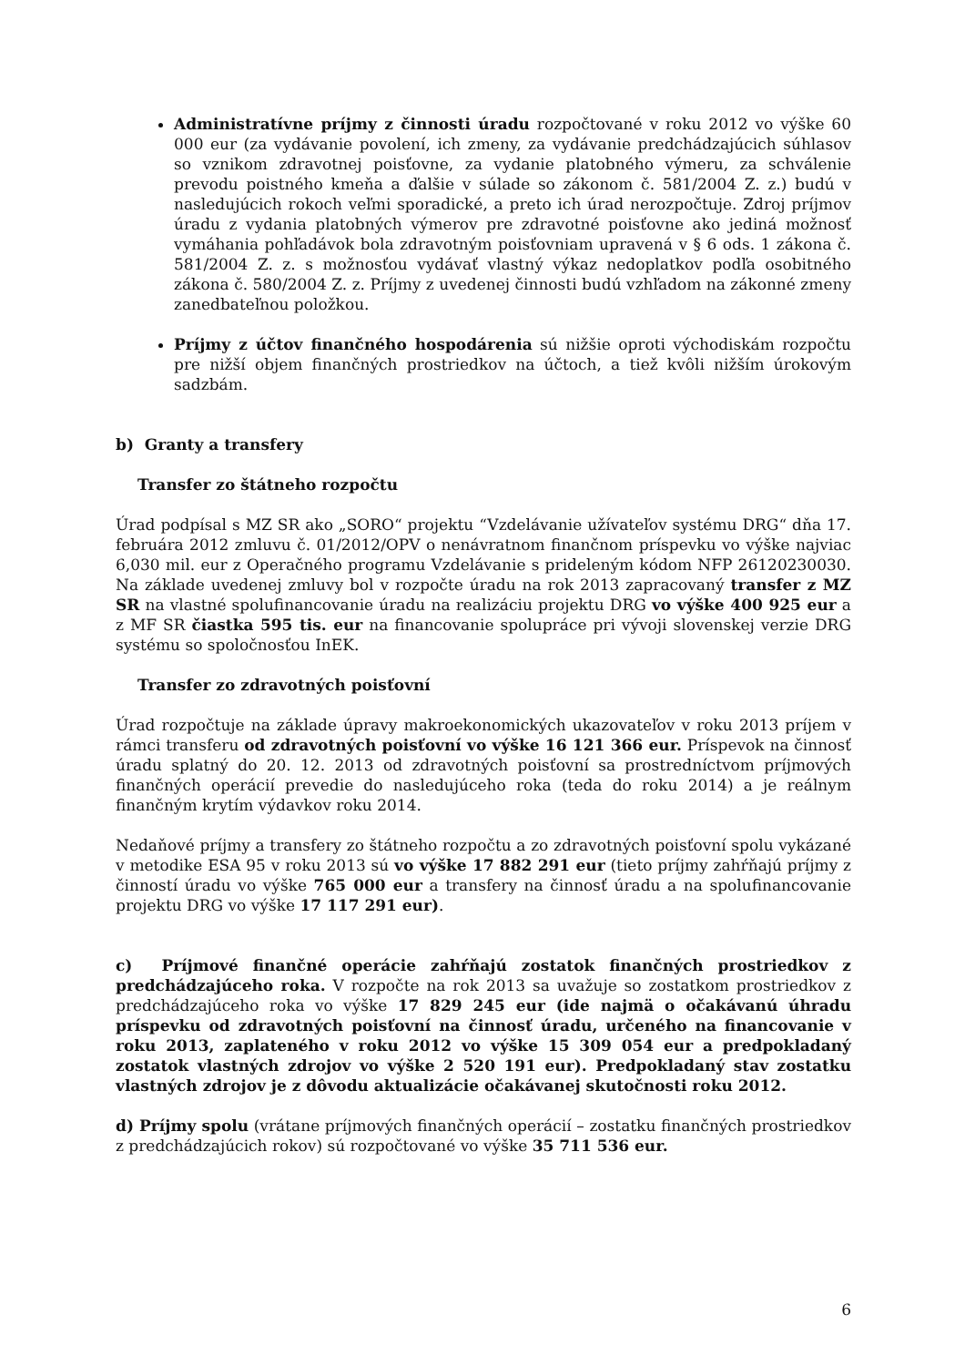Administratívne príjmy z činnosti úradu rozpočtované v roku 2012 vo výške 60 000 eur (za vydávanie povolení, ich zmeny, za vydávanie predchádzajúcich súhlasov so vznikom zdravotnej poisťovne, za vydanie platobného výmeru, za schválenie prevodu poistného kmeňa a ďalšie v súlade so zákonom č. 581/2004 Z. z.) budú v nasledujúcich rokoch veľmi sporadické, a preto ich úrad nerozpočtuje. Zdroj príjmov úradu z vydania platobných výmerov pre zdravotné poisťovne ako jediná možnosť vymáhania pohľadávok bola zdravotným poisťovniam upravená v § 6 ods. 1 zákona č. 581/2004 Z. z. s možnosťou vydávať vlastný výkaz nedoplatkov podľa osobitného zákona č. 580/2004 Z. z. Príjmy z uvedenej činnosti budú vzhľadom na zákonné zmeny zanedbateľnou položkou.
Príjmy z účtov finančného hospodárenia sú nižšie oproti východiskám rozpočtu pre nižší objem finančných prostriedkov na účtoch, a tiež kvôli nižším úrokovým sadzbám.
b) Granty a transfery
Transfer zo štátneho rozpočtu
Úrad podpísal s MZ SR ako „SORO“ projektu “Vzdelávanie užívateľov systému DRG“ dňa 17. februára 2012 zmluvu č. 01/2012/OPV o nenávratnom finančnom príspevku vo výške najviac 6,030 mil. eur z Operačného programu Vzdelávanie s prideleným kódom NFP 26120230030. Na základe uvedenej zmluvy bol v rozpočte úradu na rok 2013 zapracovaný transfer z MZ SR na vlastné spolufinancovanie úradu na realizáciu projektu DRG vo výške 400 925 eur a z MF SR čiastka 595 tis. eur na financovanie spolupráce pri vývoji slovenskej verzie DRG systému so spoločnosťou InEK.
Transfer zo zdravotných poisťovní
Úrad rozpočtuje na základe úpravy makroekonomických ukazovateľov v roku 2013 príjem v rámci transferu od zdravotných poisťovní vo výške 16 121 366 eur. Príspevok na činnosť úradu splatný do 20. 12. 2013 od zdravotných poisťovní sa prostredníctvom príjmových finančných operácií prevedie do nasledujúceho roka (teda do roku 2014) a je reálnym finančným krytím výdavkov roku 2014.
Nedaňové príjmy a transfery zo štátneho rozpočtu a zo zdravotných poisťovní spolu vykázané v metodike ESA 95 v roku 2013 sú vo výške 17 882 291 eur (tieto príjmy zahŕňajú príjmy z činností úradu vo výške 765 000 eur a transfery na činnosť úradu a na spolufinancovanie projektu DRG vo výške 17 117 291 eur).
c) Príjmové finančné operácie zahŕňajú zostatok finančných prostriedkov z predchádzajúceho roka. V rozpočte na rok 2013 sa uvažuje so zostatkom prostriedkov z predchádzajúceho roka vo výške 17 829 245 eur (ide najmä o očakávanú úhradu príspevku od zdravotných poisťovní na činnosť úradu, určeného na financovanie v roku 2013, zaplateného v roku 2012 vo výške 15 309 054 eur a predpokladaný zostatok vlastných zdrojov vo výške 2 520 191 eur). Predpokladaný stav zostatku vlastných zdrojov je z dôvodu aktualizácie očakávanej skutočnosti roku 2012.
d) Príjmy spolu (vrátane príjmových finančných operácií – zostatku finančných prostriedkov z predchádzajúcich rokov) sú rozpočtované vo výške 35 711 536 eur.
6